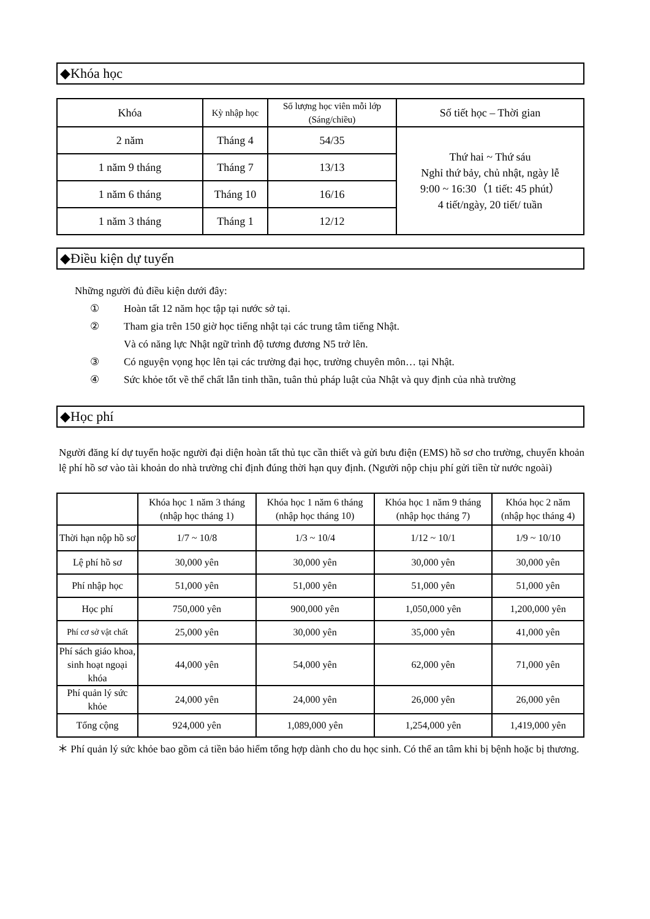◆Khóa học
| Khóa | Kỳ nhập học | Số lượng học viên mỗi lớp (Sáng/chiều) | Số tiết học – Thời gian |
| --- | --- | --- | --- |
| 2 năm | Tháng 4 | 54/35 | Thứ hai ~ Thứ sáu Nghỉ thứ bảy, chủ nhật, ngày lễ 9:00 ~ 16:30（1 tiết: 45 phút） 4 tiết/ngày, 20 tiết/ tuần |
| 1 năm 9 tháng | Tháng 7 | 13/13 | |
| 1 năm 6 tháng | Tháng 10 | 16/16 | |
| 1 năm 3 tháng | Tháng 1 | 12/12 | |
◆Điều kiện dự tuyển
Những người đủ điều kiện dưới đây:
① Hoàn tất 12 năm học tập tại nước sở tại.
② Tham gia trên 150 giờ học tiếng nhật tại các trung tâm tiếng Nhật.
Và có năng lực Nhật ngữ trình độ tương đương N5 trở lên.
③ Có nguyện vọng học lên tại các trường đại học, trường chuyên môn… tại Nhật.
④ Sức khỏe tốt về thể chất lẫn tinh thần, tuân thủ pháp luật của Nhật và quy định của nhà trường
◆Học phí
Người đăng kí dự tuyển hoặc người đại diện hoàn tất thủ tục cần thiết và gửi bưu điện (EMS) hồ sơ cho trường, chuyển khoản lệ phí hồ sơ vào tài khoản do nhà trường chỉ định đúng thời hạn quy định. (Người nộp chịu phí gửi tiền từ nước ngoài)
| | Khóa học 1 năm 3 tháng (nhập học tháng 1) | Khóa học 1 năm 6 tháng (nhập học tháng 10) | Khóa học 1 năm 9 tháng (nhập học tháng 7) | Khóa học 2 năm (nhập học tháng 4) |
| --- | --- | --- | --- | --- |
| Thời hạn nộp hồ sơ | 1/7 ~ 10/8 | 1/3 ~ 10/4 | 1/12 ~ 10/1 | 1/9 ~ 10/10 |
| Lệ phí hồ sơ | 30,000 yên | 30,000 yên | 30,000 yên | 30,000 yên |
| Phí nhập học | 51,000 yên | 51,000 yên | 51,000 yên | 51,000 yên |
| Học phí | 750,000 yên | 900,000 yên | 1,050,000 yên | 1,200,000 yên |
| Phí cơ sở vật chất | 25,000 yên | 30,000 yên | 35,000 yên | 41,000 yên |
| Phí sách giáo khoa, sinh hoạt ngoại khóa | 44,000 yên | 54,000 yên | 62,000 yên | 71,000 yên |
| Phí quản lý sức khỏe | 24,000 yên | 24,000 yên | 26,000 yên | 26,000 yên |
| Tổng cộng | 924,000 yên | 1,089,000 yên | 1,254,000 yên | 1,419,000 yên |
＊ Phí quản lý sức khỏe bao gồm cả tiền bảo hiểm tổng hợp dành cho du học sinh. Có thể an tâm khi bị bệnh hoặc bị thương.